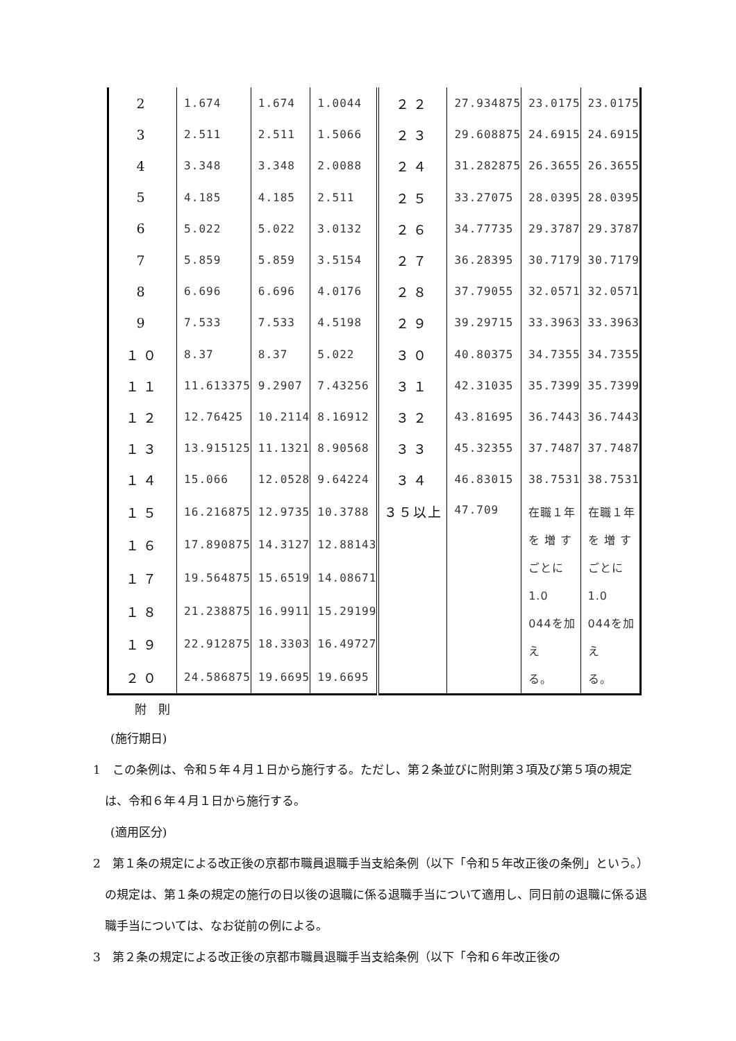| 2 | 1.674 | 1.674 | 1.0044 | ２２ | 27.934875 | 23.0175 | 23.0175 |
| 3 | 2.511 | 2.511 | 1.5066 | ２３ | 29.608875 | 24.6915 | 24.6915 |
| 4 | 3.348 | 3.348 | 2.0088 | ２４ | 31.282875 | 26.3655 | 26.3655 |
| 5 | 4.185 | 4.185 | 2.511 | ２５ | 33.27075 | 28.0395 | 28.0395 |
| 6 | 5.022 | 5.022 | 3.0132 | ２６ | 34.77735 | 29.3787 | 29.3787 |
| 7 | 5.859 | 5.859 | 3.5154 | ２７ | 36.28395 | 30.7179 | 30.7179 |
| 8 | 6.696 | 6.696 | 4.0176 | ２８ | 37.79055 | 32.0571 | 32.0571 |
| 9 | 7.533 | 7.533 | 4.5198 | ２９ | 39.29715 | 33.3963 | 33.3963 |
| １０ | 8.37 | 8.37 | 5.022 | ３０ | 40.80375 | 34.7355 | 34.7355 |
| １１ | 11.613375 | 9.2907 | 7.43256 | ３１ | 42.31035 | 35.7399 | 35.7399 |
| １２ | 12.76425 | 10.2114 | 8.16912 | ３２ | 43.81695 | 36.7443 | 36.7443 |
| １３ | 13.915125 | 11.1321 | 8.90568 | ３３ | 45.32355 | 37.7487 | 37.7487 |
| １４ | 15.066 | 12.0528 | 9.64224 | ３４ | 46.83015 | 38.7531 | 38.7531 |
| １５ | 16.216875 | 12.9735 | 10.3788 | ３５以上 | 47.709 | 在職１年 を 増 す ごとに1.0 044を加え る。 | 在職１年 を 増 す ごとに1.0 044を加え る。 |
| １６ | 17.890875 | 14.3127 | 12.88143 | | | | |
| １７ | 19.564875 | 15.6519 | 14.08671 | | | | |
| １８ | 21.238875 | 16.9911 | 15.29199 | | | | |
| １９ | 22.912875 | 18.3303 | 16.49727 | | | | |
| ２０ | 24.586875 | 19.6695 | 19.6695 | | | | |
附　則
(施行期日)
1　この条例は、令和５年４月１日から施行する。ただし、第２条並びに附則第３項及び第５項の規定は、令和６年４月１日から施行する。
(適用区分)
2　第１条の規定による改正後の京都市職員退職手当支給条例（以下「令和５年改正後の条例」という。）の規定は、第１条の規定の施行の日以後の退職に係る退職手当について適用し、同日前の退職に係る退職手当については、なお従前の例による。
3　第２条の規定による改正後の京都市職員退職手当支給条例（以下「令和６年改正後の